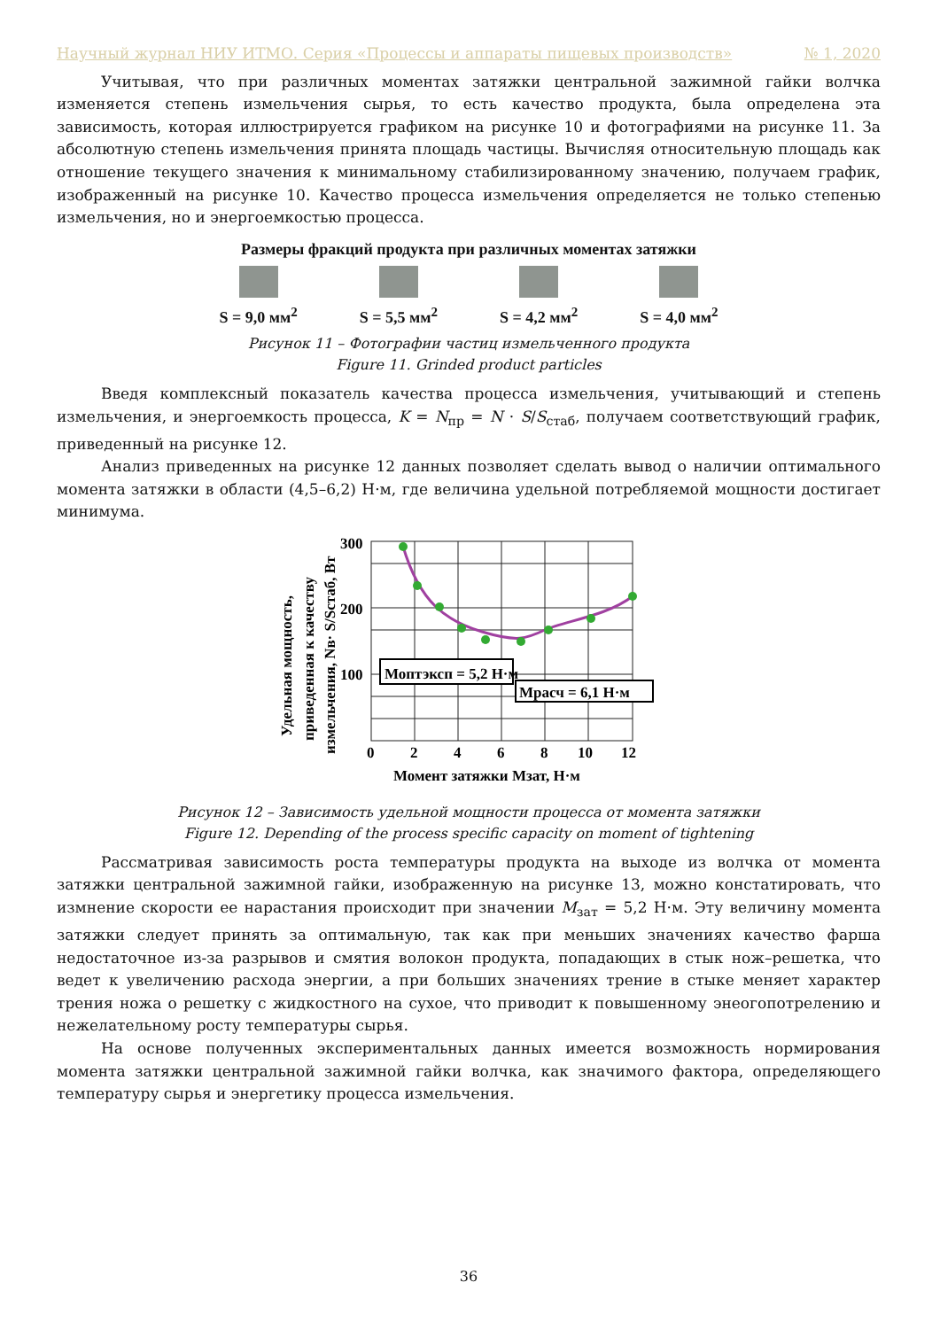Научный журнал НИУ ИТМО. Серия «Процессы и аппараты пищевых производств» № 1, 2020
Учитывая, что при различных моментах затяжки центральной зажимной гайки волчка изменяется степень измельчения сырья, то есть качество продукта, была определена эта зависимость, которая иллюстрируется графиком на рисунке 10 и фотографиями на рисунке 11. За абсолютную степень измельчения принята площадь частицы. Вычисляя относительную площадь как отношение текущего значения к минимальному стабилизированному значению, получаем график, изображенный на рисунке 10. Качество процесса измельчения определяется не только степенью измельчения, но и энергоемкостью процесса.
Размеры фракций продукта при различных моментах затяжки
S = 9,0 мм<sup>2</sup> S = 5,5 мм<sup>2</sup> S = 4,2 мм<sup>2</sup> S = 4,0 мм<sup>2</sup>
Рисунок 11 – Фотографии частиц измельченного продукта
Figure 11. Grinded product particles
Введя комплексный показатель качества процесса измельчения, учитывающий и степень измельчения, и энергоемкость процесса, K = N<sub>пр</sub> = N · S/S<sub>стаб</sub>, получаем соответствующий график, приведенный на рисунке 12.
Анализ приведенных на рисунке 12 данных позволяет сделать вывод о наличии оптимального момента затяжки в области (4,5–6,2) Н·м, где величина удельной потребляемой мощности достигает минимума.
Удельная мощность,
приведенная к качеству
измельчения, Nв· S/Sстаб, Вт
300
200
100
0
2
4
6
8
10
12
Момент затяжки Мзат, Н·м
Моптэксп = 5,2 Н·м
Мрасч = 6,1 Н·м
Рисунок 12 – Зависимость удельной мощности процесса от момента затяжки
Figure 12. Depending of the process specific capacity on moment of tightening
Рассматривая зависимость роста температуры продукта на выходе из волчка от момента затяжки центральной зажимной гайки, изображенную на рисунке 13, можно констатировать, что измнение скорости ее нарастания происходит при значении M<sub>зат</sub> = 5,2 Н·м. Эту величину момента затяжки следует принять за оптимальную, так как при меньших значениях качество фарша недостаточное из-за разрывов и смятия волокон продукта, попадающих в стык нож–решетка, что ведет к увеличению расхода энергии, а при больших значениях трение в стыке меняет характер трения ножа о решетку с жидкостного на сухое, что приводит к повышенному энеогопотрелению и нежелательному росту температуры сырья.
На основе полученных экспериментальных данных имеется возможность нормирования момента затяжки центральной зажимной гайки волчка, как значимого фактора, определяющего температуру сырья и энергетику процесса измельчения.
36